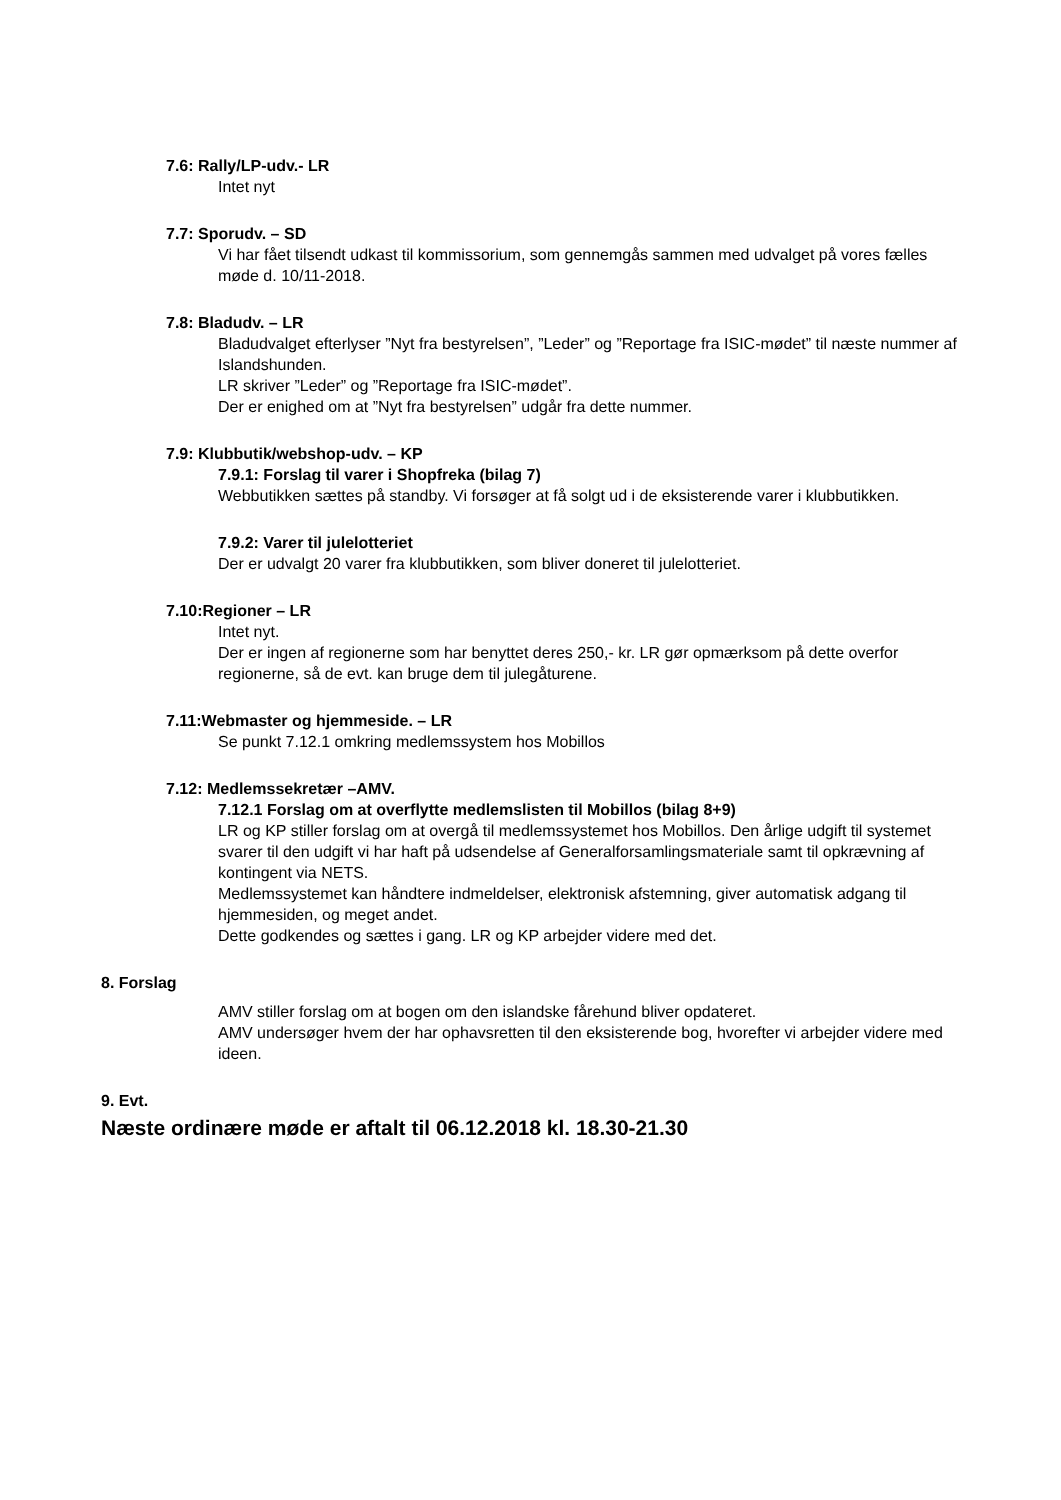7.6: Rally/LP-udv.- LR
Intet nyt
7.7: Sporudv. – SD
Vi har fået tilsendt udkast til kommissorium, som gennemgås sammen med udvalget på vores fælles møde d. 10/11-2018.
7.8: Bladudv. – LR
Bladudvalget efterlyser ”Nyt fra bestyrelsen”, ”Leder” og ”Reportage fra ISIC-mødet” til næste nummer af Islandshunden.
LR skriver ”Leder” og ”Reportage fra ISIC-mødet”.
Der er enighed om at ”Nyt fra bestyrelsen” udgår fra dette nummer.
7.9: Klubbutik/webshop-udv. – KP
7.9.1: Forslag til varer i Shopfreka (bilag 7)
Webbutikken sættes på standby. Vi forsøger at få solgt ud i de eksisterende varer i klubbutikken.
7.9.2: Varer til julelotteriet
Der er udvalgt 20 varer fra klubbutikken, som bliver doneret til julelotteriet.
7.10:Regioner – LR
Intet nyt.
Der er ingen af regionerne som har benyttet deres 250,- kr. LR gør opmærksom på dette overfor regionerne, så de evt. kan bruge dem til julegåturene.
7.11:Webmaster og hjemmeside. – LR
Se punkt 7.12.1 omkring medlemssystem hos Mobillos
7.12: Medlemssekretær –AMV.
7.12.1 Forslag om at overflytte medlemslisten til Mobillos (bilag 8+9)
LR og KP stiller forslag om at overgå til medlemssystemet hos Mobillos. Den årlige udgift til systemet svarer til den udgift vi har haft på udsendelse af Generalforsamlingsmateriale samt til opkrævning af kontingent via NETS.
Medlemssystemet kan håndtere indmeldelser, elektronisk afstemning, giver automatisk adgang til hjemmesiden, og meget andet.
Dette godkendes og sættes i gang. LR og KP arbejder videre med det.
8. Forslag
AMV stiller forslag om at bogen om den islandske fårehund bliver opdateret.
AMV undersøger hvem der har ophavsretten til den eksisterende bog, hvorefter vi arbejder videre med ideen.
9. Evt.
Næste ordinære møde er aftalt til 06.12.2018 kl. 18.30-21.30